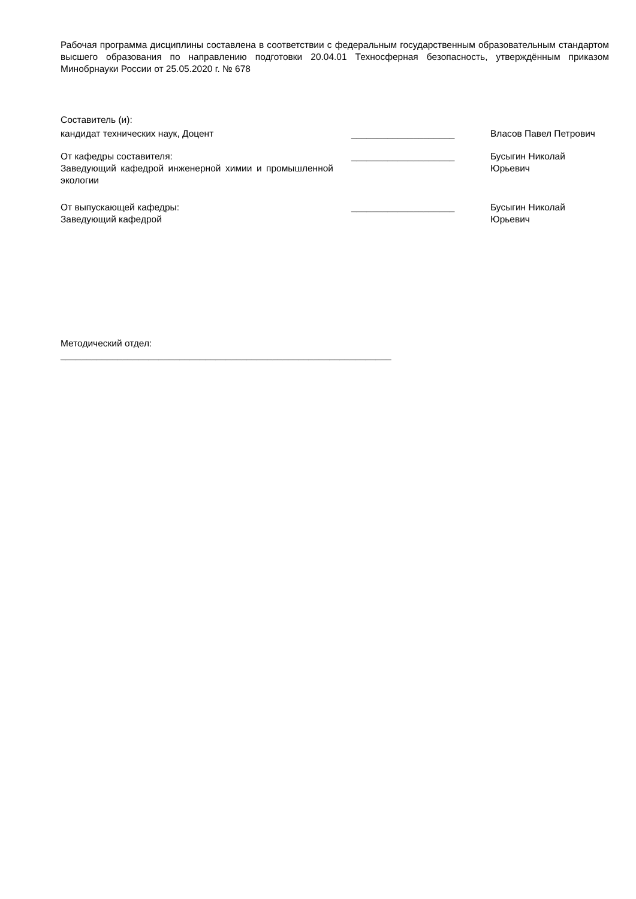Рабочая программа дисциплины составлена в соответствии с федеральным государственным образовательным стандартом высшего образования по направлению подготовки 20.04.01 Техносферная безопасность, утверждённым приказом Минобрнауки России от 25.05.2020 г. № 678
Составитель (и):
кандидат технических наук, Доцент ____________________ Власов Павел Петрович
От кафедры составителя:
Заведующий кафедрой инженерной химии и промышленной экологии
____________________ Бусыгин Николай
Юрьевич
От выпускающей кафедры:
Заведующий кафедрой
____________________ Бусыгин Николай
Юрьевич
Методический отдел:
________________________________________________________________